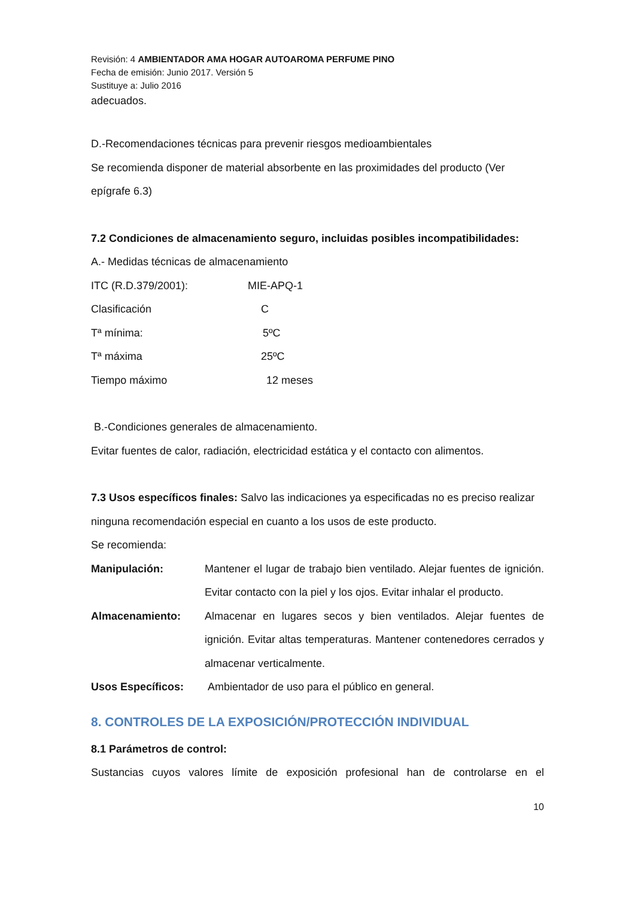Revisión: 4 AMBIENTADOR AMA HOGAR AUTOAROMA PERFUME PINO
Fecha de emisión: Junio 2017. Versión 5
Sustituye a: Julio 2016
adecuados.
D.-Recomendaciones técnicas para prevenir riesgos medioambientales
Se recomienda disponer de material absorbente en las proximidades del producto (Ver epígrafe 6.3)
7.2 Condiciones de almacenamiento seguro, incluidas posibles incompatibilidades:
A.- Medidas técnicas de almacenamiento
ITC (R.D.379/2001): MIE-APQ-1
Clasificación C
Tª mínima: 5ºC
Tª máxima 25ºC
Tiempo máximo 12 meses
B.-Condiciones generales de almacenamiento.
Evitar fuentes de calor, radiación, electricidad estática y el contacto con alimentos.
7.3 Usos específicos finales: Salvo las indicaciones ya especificadas no es preciso realizar ninguna recomendación especial en cuanto a los usos de este producto.
Se recomienda:
Manipulación: Mantener el lugar de trabajo bien ventilado. Alejar fuentes de ignición. Evitar contacto con la piel y los ojos. Evitar inhalar el producto.
Almacenamiento: Almacenar en lugares secos y bien ventilados. Alejar fuentes de ignición. Evitar altas temperaturas. Mantener contenedores cerrados y almacenar verticalmente.
Usos Específicos: Ambientador de uso para el público en general.
8. CONTROLES DE LA EXPOSICIÓN/PROTECCIÓN INDIVIDUAL
8.1 Parámetros de control:
Sustancias cuyos valores límite de exposición profesional han de controlarse en el
10